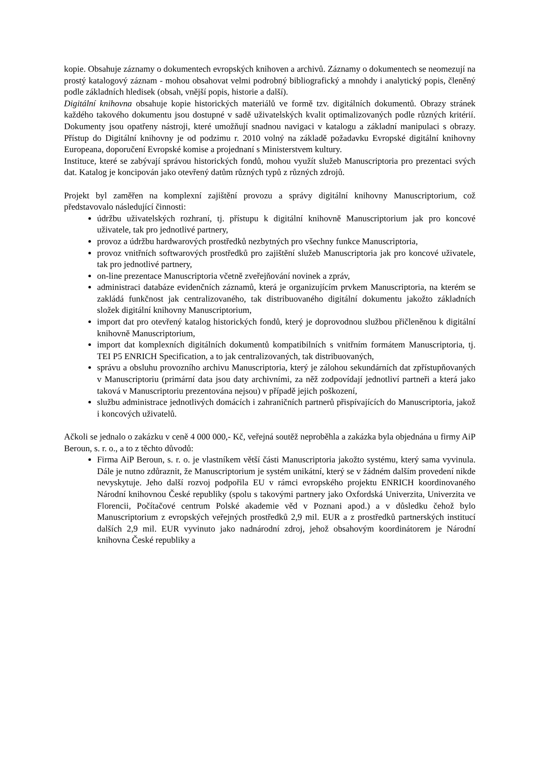kopie. Obsahuje záznamy o dokumentech evropských knihoven a archivů. Záznamy o dokumentech se neomezují na prostý katalogový záznam - mohou obsahovat velmi podrobný bibliografický a mnohdy i analytický popis, členěný podle základních hledisek (obsah, vnější popis, historie a další).
Digitální knihovna obsahuje kopie historických materiálů ve formě tzv. digitálních dokumentů. Obrazy stránek každého takového dokumentu jsou dostupné v sadě uživatelských kvalit optimalizovaných podle různých kritérií. Dokumenty jsou opatřeny nástroji, které umožňují snadnou navigaci v katalogu a základní manipulaci s obrazy. Přístup do Digitální knihovny je od podzimu r. 2010 volný na základě požadavku Evropské digitální knihovny Europeana, doporučení Evropské komise a projednaní s Ministerstvem kultury.
Instituce, které se zabývají správou historických fondů, mohou využít služeb Manuscriptoria pro prezentaci svých dat. Katalog je koncipován jako otevřený datům různých typů z různých zdrojů.
Projekt byl zaměřen na komplexní zajištění provozu a správy digitální knihovny Manuscriptorium, což představovalo následující činnosti:
údržbu uživatelských rozhraní, tj. přístupu k digitální knihovně Manuscriptorium jak pro koncové uživatele, tak pro jednotlivé partnery,
provoz a údržbu hardwarových prostředků nezbytných pro všechny funkce Manuscriptoria,
provoz vnitřních softwarových prostředků pro zajištění služeb Manuscriptoria jak pro koncové uživatele, tak pro jednotlivé partnery,
on-line prezentace Manuscriptoria včetně zveřejňování novinek a zpráv,
administraci databáze evidenčních záznamů, která je organizujícím prvkem Manuscriptoria, na kterém se zakládá funkčnost jak centralizovaného, tak distribuovaného digitální dokumentu jakožto základních složek digitální knihovny Manuscriptorium,
import dat pro otevřený katalog historických fondů, který je doprovodnou službou přičleněnou k digitální knihovně Manuscriptorium,
import dat komplexních digitálních dokumentů kompatibilních s vnitřním formátem Manuscriptoria, tj. TEI P5 ENRICH Specification, a to jak centralizovaných, tak distribuovaných,
správu a obsluhu provozního archivu Manuscriptoria, který je zálohou sekundárních dat zpřístupňovaných v Manuscriptoriu (primární data jsou daty archivními, za něž zodpovídají jednotliví partneři a která jako taková v Manuscriptoriu prezentována nejsou) v případě jejich poškození,
službu administrace jednotlivých domácích i zahraničních partnerů přispívajících do Manuscriptoria, jakož i koncových uživatelů.
Ačkoli se jednalo o zakázku v ceně 4 000 000,- Kč, veřejná soutěž neproběhla a zakázka byla objednána u firmy AiP Beroun, s. r. o., a to z těchto důvodů:
Firma AiP Beroun, s. r. o. je vlastníkem větší části Manuscriptoria jakožto systému, který sama vyvinula. Dále je nutno zdůraznit, že Manuscriptorium je systém unikátní, který se v žádném dalším provedení nikde nevyskytuje. Jeho další rozvoj podpořila EU v rámci evropského projektu ENRICH koordinovaného Národní knihovnou České republiky (spolu s takovými partnery jako Oxfordská Univerzita, Univerzita ve Florencii, Počítačové centrum Polské akademie věd v Poznani apod.) a v důsledku čehož bylo Manuscriptorium z evropských veřejných prostředků 2,9 mil. EUR a z prostředků partnerských institucí dalších 2,9 mil. EUR vyvinuto jako nadnárodní zdroj, jehož obsahovým koordinátorem je Národní knihovna České republiky a